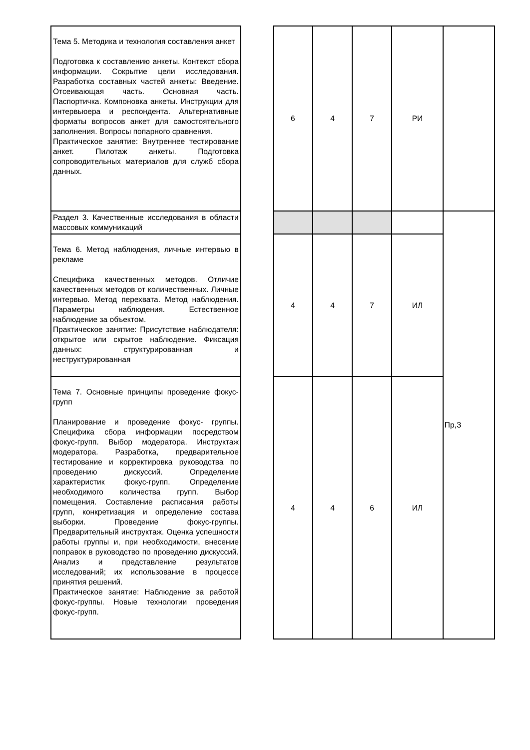| Тема 5. Методика и технология составления анкет Подготовка к составлению анкеты. Контекст сбора информации. Сокрытие цели исследования. Разработка составных частей анкеты: Введение. Отсеивающая часть. Основная часть. Паспортичка. Компоновка анкеты. Инструкции для интервьюера и респондента. Альтернативные форматы вопросов анкет для самостоятельного заполнения. Вопросы попарного сравнения. Практическое занятие: Внутреннее тестирование анкет. Пилотаж анкеты. Подготовка сопроводительных материалов для служб сбора данных. | | 6 | 4 | 7 | РИ | |
| Раздел 3. Качественные исследования в области массовых коммуникаций | | | | | | Пр,З |
| Тема 6. Метод наблюдения, личные интервью в рекламе Специфика качественных методов. Отличие качественных методов от количественных. Личные интервью. Метод перехвата. Метод наблюдения. Параметры наблюдения. Естественное наблюдение за объектом. Практическое занятие: Присутствие наблюдателя: открытое или скрытое наблюдение. Фиксация данных: структурированная и неструктурированная | | 4 | 4 | 7 | ИЛ | |
| Тема 7. Основные принципы проведение фокус-групп Планирование и проведение фокус- группы. Специфика сбора информации посредством фокус-групп. Выбор модератора. Инструктаж модератора. Разработка, предварительное тестирование и корректировка руководства по проведению дискуссий. Определение характеристик фокус-групп. Определение необходимого количества групп. Выбор помещения. Составление расписания работы групп, конкретизация и определение состава выборки. Проведение фокус-группы. Предварительный инструктаж. Оценка успешности работы группы и, при необходимости, внесение поправок в руководство по проведению дискуссий. Анализ и представление результатов исследований; их использование в процессе принятия решений. Практическое занятие: Наблюдение за работой фокус-группы. Новые технологии проведения фокус-групп. | | 4 | 4 | 6 | ИЛ | |